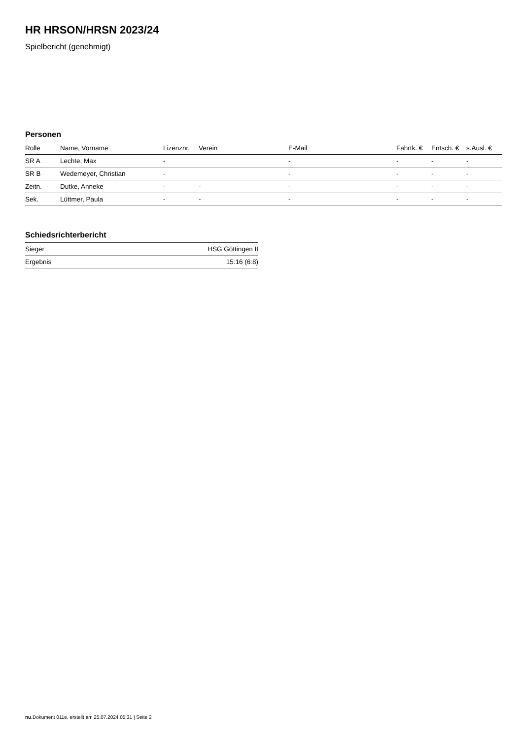HR HRSON/HRSN 2023/24
Spielbericht (genehmigt)
Personen
| Rolle | Name, Vorname | Lizenznr. | Verein | E-Mail | Fahrtk. € | Entsch. € | s.Ausl. € |
| --- | --- | --- | --- | --- | --- | --- | --- |
| SR A | Lechte, Max | - | | - | - | - | - |
| SR B | Wedemeyer, Christian | - | | - | - | - | - |
| Zeitn. | Dutke, Anneke | - | - | - | - | - | - |
| Sek. | Lüttmer, Paula | - | - | - | - | - | - |
Schiedsrichterbericht
| Sieger | HSG Göttingen II |
| Ergebnis | 15:16 (6:8) |
nu.Dokument 011e, erstellt am 25.07.2024 05:31 | Seite 2